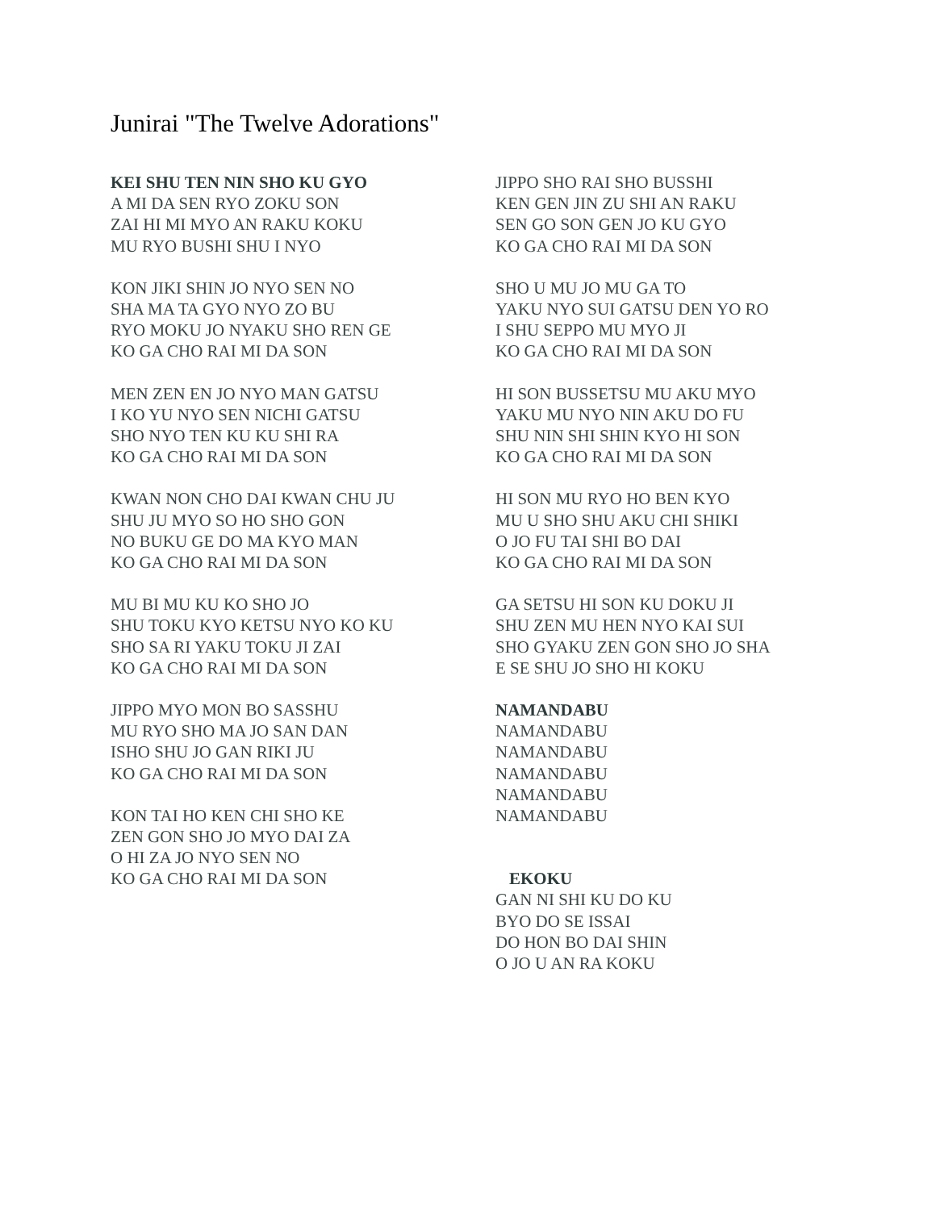Junirai "The Twelve Adorations"
KEI SHU TEN NIN SHO KU GYO
A MI DA SEN RYO ZOKU SON
ZAI HI MI MYO AN RAKU KOKU
MU RYO BUSHI SHU I NYO
KON JIKI SHIN JO NYO SEN NO
SHA MA TA GYO NYO ZO BU
RYO MOKU JO NYAKU SHO REN GE
KO GA CHO RAI MI DA SON
MEN ZEN EN JO NYO MAN GATSU
I KO YU NYO SEN NICHI GATSU
SHO NYO TEN KU KU SHI RA
KO GA CHO RAI MI DA SON
KWAN NON CHO DAI KWAN CHU JU
SHU JU MYO SO HO SHO GON
NO BUKU GE DO MA KYO MAN
KO GA CHO RAI MI DA SON
MU BI MU KU KO SHO JO
SHU TOKU KYO KETSU NYO KO KU
SHO SA RI YAKU TOKU JI ZAI
KO GA CHO RAI MI DA SON
JIPPO MYO MON BO SASSHU
MU RYO SHO MA JO SAN DAN
ISHO SHU JO GAN RIKI JU
KO GA CHO RAI MI DA SON
KON TAI HO KEN CHI SHO KE
ZEN GON SHO JO MYO DAI ZA
O HI ZA JO NYO SEN NO
KO GA CHO RAI MI DA SON
JIPPO SHO RAI SHO BUSSHI
KEN GEN JIN ZU SHI AN RAKU
SEN GO SON GEN JO KU GYO
KO GA CHO RAI MI DA SON
SHO U MU JO MU GA TO
YAKU NYO SUI GATSU DEN YO RO
I SHU SEPPO MU MYO JI
KO GA CHO RAI MI DA SON
HI SON BUSSETSU MU AKU MYO
YAKU MU NYO NIN AKU DO FU
SHU NIN SHI SHIN KYO HI SON
KO GA CHO RAI MI DA SON
HI SON MU RYO HO BEN KYO
MU U SHO SHU AKU CHI SHIKI
O JO FU TAI SHI BO DAI
KO GA CHO RAI MI DA SON
GA SETSU HI SON KU DOKU JI
SHU ZEN MU HEN NYO KAI SUI
SHO GYAKU ZEN GON SHO JO SHA
E SE SHU JO SHO HI KOKU
NAMANDABU
NAMANDABU
NAMANDABU
NAMANDABU
NAMANDABU
NAMANDABU
EKOKU
GAN NI SHI KU DO KU
BYO DO SE ISSAI
DO HON BO DAI SHIN
O JO U AN RA KOKU